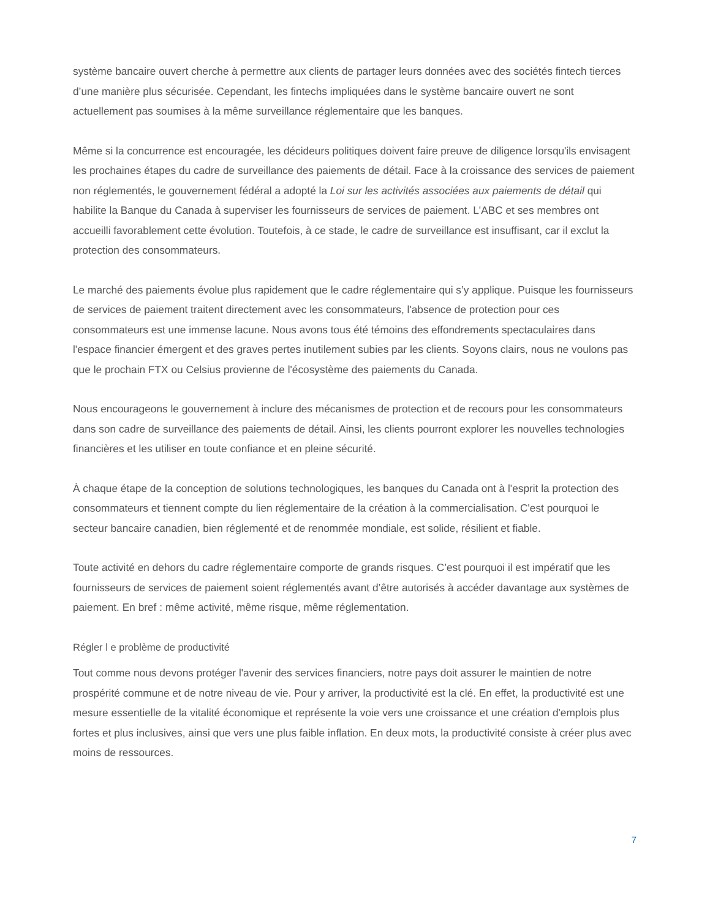système bancaire ouvert cherche à permettre aux clients de partager leurs données avec des sociétés fintech tierces d’une manière plus sécurisée. Cependant, les fintechs impliquées dans le système bancaire ouvert ne sont actuellement pas soumises à la même surveillance réglementaire que les banques.
Même si la concurrence est encouragée, les décideurs politiques doivent faire preuve de diligence lorsqu'ils envisagent les prochaines étapes du cadre de surveillance des paiements de détail. Face à la croissance des services de paiement non réglementés, le gouvernement fédéral a adopté la Loi sur les activités associées aux paiements de détail qui habilite la Banque du Canada à superviser les fournisseurs de services de paiement. L'ABC et ses membres ont accueilli favorablement cette évolution. Toutefois, à ce stade, le cadre de surveillance est insuffisant, car il exclut la protection des consommateurs.
Le marché des paiements évolue plus rapidement que le cadre réglementaire qui s’y applique. Puisque les fournisseurs de services de paiement traitent directement avec les consommateurs, l'absence de protection pour ces consommateurs est une immense lacune. Nous avons tous été témoins des effondrements spectaculaires dans l'espace financier émergent et des graves pertes inutilement subies par les clients. Soyons clairs, nous ne voulons pas que le prochain FTX ou Celsius provienne de l'écosystème des paiements du Canada.
Nous encourageons le gouvernement à inclure des mécanismes de protection et de recours pour les consommateurs dans son cadre de surveillance des paiements de détail. Ainsi, les clients pourront explorer les nouvelles technologies financières et les utiliser en toute confiance et en pleine sécurité.
À chaque étape de la conception de solutions technologiques, les banques du Canada ont à l'esprit la protection des consommateurs et tiennent compte du lien réglementaire de la création à la commercialisation. C'est pourquoi le secteur bancaire canadien, bien réglementé et de renommée mondiale, est solide, résilient et fiable.
Toute activité en dehors du cadre réglementaire comporte de grands risques. C’est pourquoi il est impératif que les fournisseurs de services de paiement soient réglementés avant d’être autorisés à accéder davantage aux systèmes de paiement. En bref : même activité, même risque, même réglementation.
Régler l e problème de productivité
Tout comme nous devons protéger l'avenir des services financiers, notre pays doit assurer le maintien de notre prospérité commune et de notre niveau de vie. Pour y arriver, la productivité est la clé. En effet, la productivité est une mesure essentielle de la vitalité économique et représente la voie vers une croissance et une création d'emplois plus fortes et plus inclusives, ainsi que vers une plus faible inflation. En deux mots, la productivité consiste à créer plus avec moins de ressources.
7